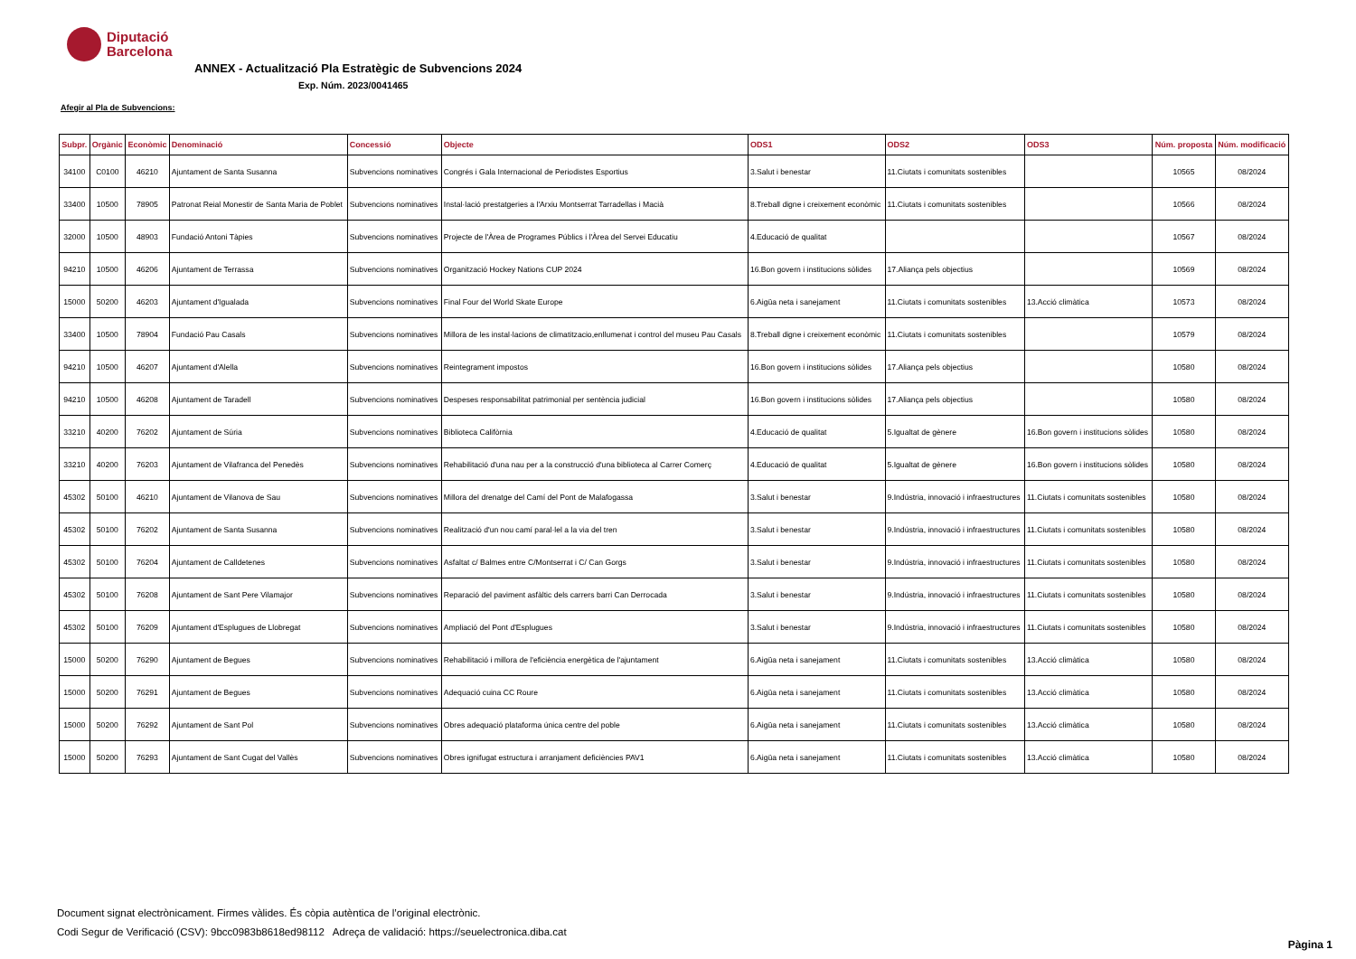Diputació
Barcelona
ANNEX - Actualització Pla Estratègic de Subvencions 2024
Exp. Núm. 2023/0041465
Afegir al Pla de Subvencions:
| Subpr. | Orgànic | Econòmic | Denominació | Concessió | Objecte | ODS1 | ODS2 | ODS3 | Núm. proposta | Núm. modificació |
| --- | --- | --- | --- | --- | --- | --- | --- | --- | --- | --- |
| 34100 | C0100 | 46210 | Ajuntament de Santa Susanna | Subvencions nominatives | Congrés i Gala Internacional de Periodistes Esportius | 3.Salut i benestar | 11.Ciutats i comunitats sostenibles | | 10565 | 08/2024 |
| 33400 | 10500 | 78905 | Patronat Reial Monestir de Santa Maria de Poblet | Subvencions nominatives | Instal·lació prestatgeries a l'Arxiu Montserrat Tarradellas i Macià | 8.Treball digne i creixement econòmic | 11.Ciutats i comunitats sostenibles | | 10566 | 08/2024 |
| 32000 | 10500 | 48903 | Fundació Antoni Tàpies | Subvencions nominatives | Projecte de l'Àrea de Programes Públics i l'Àrea del Servei Educatiu | 4.Educació de qualitat | | | 10567 | 08/2024 |
| 94210 | 10500 | 46206 | Ajuntament de Terrassa | Subvencions nominatives | Organització Hockey Nations CUP 2024 | 16.Bon govern i institucions sòlides | 17.Aliança pels objectius | | 10569 | 08/2024 |
| 15000 | 50200 | 46203 | Ajuntament d'Igualada | Subvencions nominatives | Final Four del World Skate Europe | 6.Aigüa neta i sanejament | 11.Ciutats i comunitats sostenibles | 13.Acció climàtica | 10573 | 08/2024 |
| 33400 | 10500 | 78904 | Fundació Pau Casals | Subvencions nominatives | Millora de les instal·lacions de climatitzacio,enllumenat i control del museu Pau Casals | 8.Treball digne i creixement econòmic | 11.Ciutats i comunitats sostenibles | | 10579 | 08/2024 |
| 94210 | 10500 | 46207 | Ajuntament d'Alella | Subvencions nominatives | Reintegrament impostos | 16.Bon govern i institucions sòlides | 17.Aliança pels objectius | | 10580 | 08/2024 |
| 94210 | 10500 | 46208 | Ajuntament de Taradell | Subvencions nominatives | Despeses responsabilitat patrimonial per sentència judicial | 16.Bon govern i institucions sòlides | 17.Aliança pels objectius | | 10580 | 08/2024 |
| 33210 | 40200 | 76202 | Ajuntament de Súria | Subvencions nominatives | Biblioteca Califòrnia | 4.Educació de qualitat | 5.Igualtat de gènere | 16.Bon govern i institucions sòlides | 10580 | 08/2024 |
| 33210 | 40200 | 76203 | Ajuntament de Vilafranca del Penedès | Subvencions nominatives | Rehabilitació d'una nau per a la construcció d'una biblioteca al Carrer Comerç | 4.Educació de qualitat | 5.Igualtat de gènere | 16.Bon govern i institucions sòlides | 10580 | 08/2024 |
| 45302 | 50100 | 46210 | Ajuntament de Vilanova de Sau | Subvencions nominatives | Millora del drenatge del Camí del Pont de Malafogassa | 3.Salut i benestar | 9.Indústria, innovació i infraestructures | 11.Ciutats i comunitats sostenibles | 10580 | 08/2024 |
| 45302 | 50100 | 76202 | Ajuntament de Santa Susanna | Subvencions nominatives | Realització d'un nou camí paral·lel a la via del tren | 3.Salut i benestar | 9.Indústria, innovació i infraestructures | 11.Ciutats i comunitats sostenibles | 10580 | 08/2024 |
| 45302 | 50100 | 76204 | Ajuntament de Calldetenes | Subvencions nominatives | Asfaltat c/ Balmes entre C/Montserrat i C/ Can Gorgs | 3.Salut i benestar | 9.Indústria, innovació i infraestructures | 11.Ciutats i comunitats sostenibles | 10580 | 08/2024 |
| 45302 | 50100 | 76208 | Ajuntament de Sant Pere Vilamajor | Subvencions nominatives | Reparació del paviment asfàltic dels carrers barri Can Derrocada | 3.Salut i benestar | 9.Indústria, innovació i infraestructures | 11.Ciutats i comunitats sostenibles | 10580 | 08/2024 |
| 45302 | 50100 | 76209 | Ajuntament d'Esplugues de Llobregat | Subvencions nominatives | Ampliació del Pont d'Esplugues | 3.Salut i benestar | 9.Indústria, innovació i infraestructures | 11.Ciutats i comunitats sostenibles | 10580 | 08/2024 |
| 15000 | 50200 | 76290 | Ajuntament de Begues | Subvencions nominatives | Rehabilitació i millora de l'eficiència energètica de l'ajuntament | 6.Aigüa neta i sanejament | 11.Ciutats i comunitats sostenibles | 13.Acció climàtica | 10580 | 08/2024 |
| 15000 | 50200 | 76291 | Ajuntament de Begues | Subvencions nominatives | Adequació cuina CC Roure | 6.Aigüa neta i sanejament | 11.Ciutats i comunitats sostenibles | 13.Acció climàtica | 10580 | 08/2024 |
| 15000 | 50200 | 76292 | Ajuntament de Sant Pol | Subvencions nominatives | Obres adequació plataforma única centre del poble | 6.Aigüa neta i sanejament | 11.Ciutats i comunitats sostenibles | 13.Acció climàtica | 10580 | 08/2024 |
| 15000 | 50200 | 76293 | Ajuntament de Sant Cugat del Vallès | Subvencions nominatives | Obres ignifugat estructura i arranjament deficiències PAV1 | 6.Aigüa neta i sanejament | 11.Ciutats i comunitats sostenibles | 13.Acció climàtica | 10580 | 08/2024 |
Document signat electrònicament. Firmes vàlides. És còpia autèntica de l’original electrònic.
Codi Segur de Verificació (CSV): 9bcc0983b8618ed98112 Adreça de validació: https://seuelectronica.diba.cat
Pàgina 1